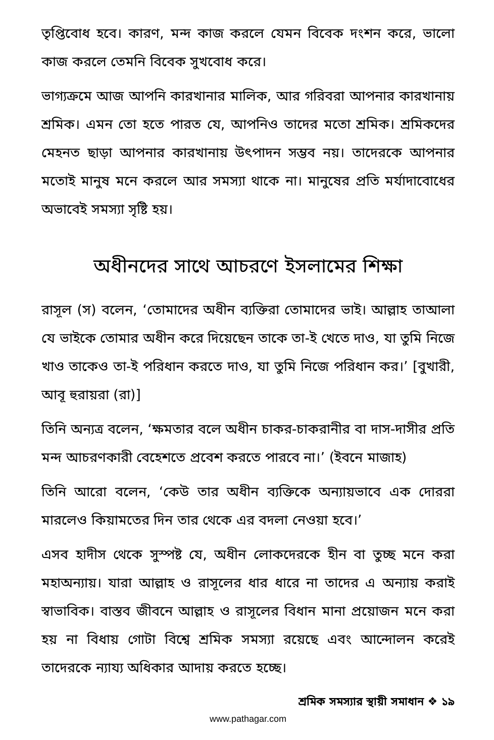তৃপ্তিবোধ হবে। কারণ, মন্দ কাজ করলে যেমন বিবেক দংশন করে, ভালো কাজ করলে তেমনি বিবেক সুখবোধ করে।
ভাগ্যক্রমে আজ আপনি কারখানার মালিক, আর গরিবরা আপনার কারখানায় শ্রমিক। এমন তো হতে পারত যে, আপনিও তাদের মতো শ্রমিক। শ্রমিকদের মেহনত ছাড়া আপনার কারখানায় উৎপাদন সম্ভব নয়। তাদেরকে আপনার মতোই মানুষ মনে করলে আর সমস্যা থাকে না। মানুষের প্রতি মর্যাদাবোধের অভাবেই সমস্যা সৃষ্টি হয়।
অধীনদের সাথে আচরণে ইসলামের শিক্ষা
রাসূল (স) বলেন, ‘তোমাদের অধীন ব্যক্তিরা তোমাদের ভাই। আল্লাহ তাআলা যে ভাইকে তোমার অধীন করে দিয়েছেন তাকে তা-ই খেতে দাও, যা তুমি নিজে খাও তাকেও তা-ই পরিধান করতে দাও, যা তুমি নিজে পরিধান কর।’ [বুখারী, আবূ হুরায়রা (রা)]
তিনি অন্যত্র বলেন, ‘ক্ষমতার বলে অধীন চাকর-চাকরানীর বা দাস-দাসীর প্রতি মন্দ আচরণকারী বেহেশতে প্রবেশ করতে পারবে না।’ (ইবনে মাজাহ)
তিনি আরো বলেন, ‘কেউ তার অধীন ব্যক্তিকে অন্যায়ভাবে এক দোররা মারলেও কিয়ামতের দিন তার থেকে এর বদলা নেওয়া হবে।’
এসব হাদীস থেকে সুস্পষ্ট যে, অধীন লোকদেরকে হীন বা তুচ্ছ মনে করা মহাঅন্যায়। যারা আল্লাহ ও রাসূলের ধার ধারে না তাদের এ অন্যায় করাই স্বাভাবিক। বাস্তব জীবনে আল্লাহ ও রাসূলের বিধান মানা প্রয়োজন মনে করা হয় না বিধায় গোটা বিশ্বে শ্রমিক সমস্যা রয়েছে এবং আন্দোলন করেই তাদেরকে ন্যায্য অধিকার আদায় করতে হচ্ছে।
শ্রমিক সমস্যার স্থায়ী সমাধান ❖ ১৯
www.pathagar.com